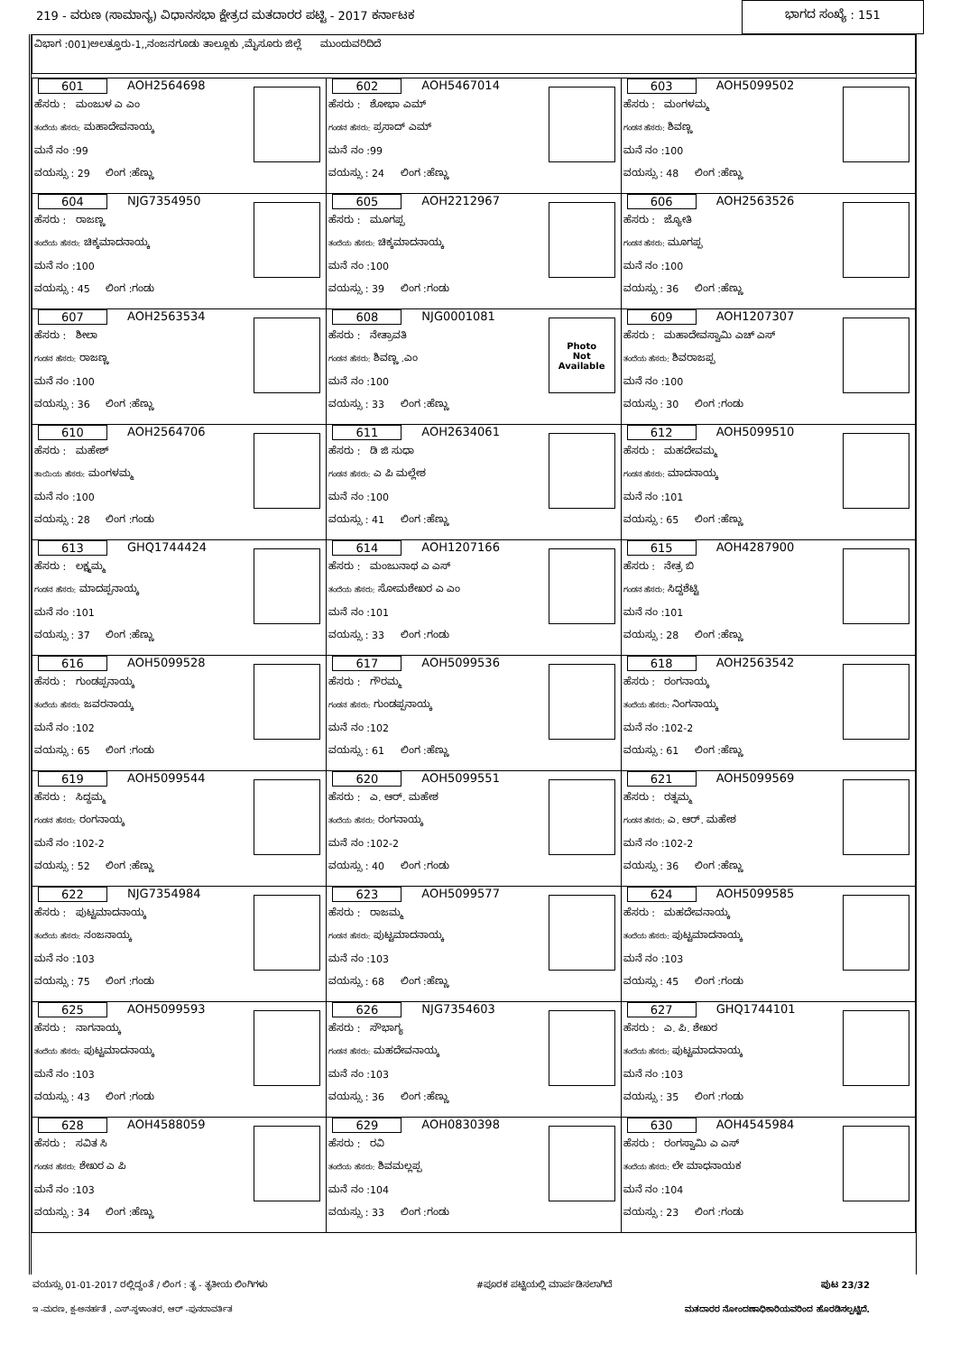219 - ವರುಣ (ಸಾಮಾನ್ಯ) ವಿಧಾನಸಭಾ ಕ್ಷೇತ್ರದ ಮತದಾರರ ಪಟ್ಟಿ - 2017 ಕರ್ನಾಟಕ ಭಾಗದ ಸಂಖ್ಯೆ : 151
ವಿಭಾಗ :001)ಅಲತ್ತೂರು-1,,ನಂಜನಗೂಡು ತಾಲ್ಲೂಕು ,ಮೈಸೂರು ಜಿಲ್ಲೆ ಮುಂದುವರಿದಿದೆ
| 601 AOH2564698 ಹೆಸರು : ಮಂಜುಳ ಎ ಎಂ ತಂದೆಯ ಹೆಸರು: ಮಹಾದೇವನಾಯ್ಕ ಮನೆ ನಂ :99 ವಯಸ್ಸು : 29 ಲಿಂಗ :ಹೆಣ್ಣು | 602 AOH5467014 ಹೆಸರು : ಶೋಭಾ ಎಮ್ ಗಂಡನ ಹೆಸರು: ಪ್ರಸಾದ್ ಎಮ್ ಮನೆ ನಂ :99 ವಯಸ್ಸು : 24 ಲಿಂಗ :ಹೆಣ್ಣು | 603 AOH5099502 ಹೆಸರು : ಮಂಗಳಮ್ಮ ಗಂಡನ ಹೆಸರು: ಶಿವಣ್ಣ ಮನೆ ನಂ :100 ವಯಸ್ಸು : 48 ಲಿಂಗ :ಹೆಣ್ಣು |
| 604 NJG7354950 ಹೆಸರು : ರಾಜಣ್ಣ ತಂದೆಯ ಹೆಸರು: ಚಿಕ್ಕಮಾದನಾಯ್ಕ ಮನೆ ನಂ :100 ವಯಸ್ಸು : 45 ಲಿಂಗ :ಗಂಡು | 605 AOH2212967 ಹೆಸರು : ಮೂಗಪ್ಪ ತಂದೆಯ ಹೆಸರು: ಚಿಕ್ಕಮಾದನಾಯ್ಕ ಮನೆ ನಂ :100 ವಯಸ್ಸು : 39 ಲಿಂಗ :ಗಂಡು | 606 AOH2563526 ಹೆಸರು : ಜ್ಯೋತಿ ಗಂಡನ ಹೆಸರು: ಮೂಗಪ್ಪ ಮನೆ ನಂ :100 ವಯಸ್ಸು : 36 ಲಿಂಗ :ಹೆಣ್ಣು |
| 607 AOH2563534 ಹೆಸರು : ಶೀಲಾ ಗಂಡನ ಹೆಸರು: ರಾಜಣ್ಣ ಮನೆ ನಂ :100 ವಯಸ್ಸು : 36 ಲಿಂಗ :ಹೆಣ್ಣು | 608 NJG0001081 ಹೆಸರು : ನೇತ್ರಾವತಿ ಗಂಡನ ಹೆಸರು: ಶಿವಣ್ಣ .ಎಂ ಮನೆ ನಂ :100 ವಯಸ್ಸು : 33 ಲಿಂಗ :ಹೆಣ್ಣು Photo Not Available | 609 AOH1207307 ಹೆಸರು : ಮಹಾದೇವಸ್ವಾಮಿ ಎಚ್ ಎಸ್ ತಂದೆಯ ಹೆಸರು: ಶಿವರಾಜಪ್ಪ ಮನೆ ನಂ :100 ವಯಸ್ಸು : 30 ಲಿಂಗ :ಗಂಡು |
| 610 AOH2564706 ಹೆಸರು : ಮಹೇಶ್ ತಾಯಿಯ ಹೆಸರು: ಮಂಗಳಮ್ಮ ಮನೆ ನಂ :100 ವಯಸ್ಸು : 28 ಲಿಂಗ :ಗಂಡು | 611 AOH2634061 ಹೆಸರು : ಡಿ ಜಿ ಸುಧಾ ಗಂಡನ ಹೆಸರು: ಎ ಪಿ ಮಲ್ಲೇಶ ಮನೆ ನಂ :100 ವಯಸ್ಸು : 41 ಲಿಂಗ :ಹೆಣ್ಣು | 612 AOH5099510 ಹೆಸರು : ಮಹದೇವಮ್ಮ ಗಂಡನ ಹೆಸರು: ಮಾದನಾಯ್ಕ ಮನೆ ನಂ :101 ವಯಸ್ಸು : 65 ಲಿಂಗ :ಹೆಣ್ಣು |
| 613 GHQ1744424 ಹೆಸರು : ಲಕ್ಷ್ಮಮ್ಮ ಗಂಡನ ಹೆಸರು: ಮಾದಪ್ಪನಾಯ್ಕ ಮನೆ ನಂ :101 ವಯಸ್ಸು : 37 ಲಿಂಗ :ಹೆಣ್ಣು | 614 AOH1207166 ಹೆಸರು : ಮಂಜುನಾಥ ಎ ಎಸ್ ತಂದೆಯ ಹೆಸರು: ಸೋಮಶೇಖರ ಎ ಎಂ ಮನೆ ನಂ :101 ವಯಸ್ಸು : 33 ಲಿಂಗ :ಗಂಡು | 615 AOH4287900 ಹೆಸರು : ನೇತ್ರ ಬಿ ಗಂಡನ ಹೆಸರು: ಸಿದ್ದಶೆಟ್ಟಿ ಮನೆ ನಂ :101 ವಯಸ್ಸು : 28 ಲಿಂಗ :ಹೆಣ್ಣು |
| 616 AOH5099528 ಹೆಸರು : ಗುಂಡಪ್ಪನಾಯ್ಕ ತಂದೆಯ ಹೆಸರು: ಜವರನಾಯ್ಕ ಮನೆ ನಂ :102 ವಯಸ್ಸು : 65 ಲಿಂಗ :ಗಂಡು | 617 AOH5099536 ಹೆಸರು : ಗೌರಮ್ಮ ಗಂಡನ ಹೆಸರು: ಗುಂಡಪ್ಪನಾಯ್ಕ ಮನೆ ನಂ :102 ವಯಸ್ಸು : 61 ಲಿಂಗ :ಹೆಣ್ಣು | 618 AOH2563542 ಹೆಸರು : ರಂಗನಾಯ್ಕ ತಂದೆಯ ಹೆಸರು: ನಿಂಗನಾಯ್ಕ ಮನೆ ನಂ :102-2 ವಯಸ್ಸು : 61 ಲಿಂಗ :ಹೆಣ್ಣು |
| 619 AOH5099544 ಹೆಸರು : ಸಿದ್ದಮ್ಮ ಗಂಡನ ಹೆಸರು: ರಂಗನಾಯ್ಕ ಮನೆ ನಂ :102-2 ವಯಸ್ಸು : 52 ಲಿಂಗ :ಹೆಣ್ಣು | 620 AOH5099551 ಹೆಸರು : ಎ. ಆರ್. ಮಹೇಶ ತಂದೆಯ ಹೆಸರು: ರಂಗನಾಯ್ಕ ಮನೆ ನಂ :102-2 ವಯಸ್ಸು : 40 ಲಿಂಗ :ಗಂಡು | 621 AOH5099569 ಹೆಸರು : ರತ್ನಮ್ಮ ಗಂಡನ ಹೆಸರು: ಎ. ಆರ್. ಮಹೇಶ ಮನೆ ನಂ :102-2 ವಯಸ್ಸು : 36 ಲಿಂಗ :ಹೆಣ್ಣು |
| 622 NJG7354984 ಹೆಸರು : ಪುಟ್ಟಮಾದನಾಯ್ಕ ತಂದೆಯ ಹೆಸರು: ನಂಜನಾಯ್ಕ ಮನೆ ನಂ :103 ವಯಸ್ಸು : 75 ಲಿಂಗ :ಗಂಡು | 623 AOH5099577 ಹೆಸರು : ರಾಜಮ್ಮ ಗಂಡನ ಹೆಸರು: ಪುಟ್ಟಮಾದನಾಯ್ಕ ಮನೆ ನಂ :103 ವಯಸ್ಸು : 68 ಲಿಂಗ :ಹೆಣ್ಣು | 624 AOH5099585 ಹೆಸರು : ಮಹದೇವನಾಯ್ಕ ತಂದೆಯ ಹೆಸರು: ಪುಟ್ಟಮಾದನಾಯ್ಕ ಮನೆ ನಂ :103 ವಯಸ್ಸು : 45 ಲಿಂಗ :ಗಂಡು |
| 625 AOH5099593 ಹೆಸರು : ನಾಗನಾಯ್ಕ ತಂದೆಯ ಹೆಸರು: ಪುಟ್ಟಮಾದನಾಯ್ಕ ಮನೆ ನಂ :103 ವಯಸ್ಸು : 43 ಲಿಂಗ :ಗಂಡು | 626 NJG7354603 ಹೆಸರು : ಸೌಭಾಗ್ಯ ಗಂಡನ ಹೆಸರು: ಮಹದೇವನಾಯ್ಕ ಮನೆ ನಂ :103 ವಯಸ್ಸು : 36 ಲಿಂಗ :ಹೆಣ್ಣು | 627 GHQ1744101 ಹೆಸರು : ಎ. ಪಿ. ಶೇಖರ ತಂದೆಯ ಹೆಸರು: ಪುಟ್ಟಮಾದನಾಯ್ಕ ಮನೆ ನಂ :103 ವಯಸ್ಸು : 35 ಲಿಂಗ :ಗಂಡು |
| 628 AOH4588059 ಹೆಸರು : ಸವಿತ ಸಿ ಗಂಡನ ಹೆಸರು: ಶೇಖರ ಎ ಪಿ ಮನೆ ನಂ :103 ವಯಸ್ಸು : 34 ಲಿಂಗ :ಹೆಣ್ಣು | 629 AOH0830398 ಹೆಸರು : ರವಿ ತಂದೆಯ ಹೆಸರು: ಶಿವಮಲ್ಲಪ್ಪ ಮನೆ ನಂ :104 ವಯಸ್ಸು : 33 ಲಿಂಗ :ಗಂಡು | 630 AOH4545984 ಹೆಸರು : ರಂಗಸ್ವಾಮಿ ಎ ಎಸ್ ತಂದೆಯ ಹೆಸರು: ಲೇ ಮಾಧನಾಯಕ ಮನೆ ನಂ :104 ವಯಸ್ಸು : 23 ಲಿಂಗ :ಗಂಡು |
ವಯಸ್ಸು 01-01-2017 ರಲ್ಲಿದ್ದಂತೆ / ಲಿಂಗ : ತೃ - ತೃತೀಯ ಲಿಂಗಿಗಳು #ಪೂರಕ ಪಟ್ಟಿಯಲ್ಲಿ ಮಾರ್ಪಡಿಸಲಾಗಿದೆ ಪುಟ 23/32
ಇ -ಮರಣ, ಕ್ಷ-ಅನರ್ಹತೆ , ಎಸ್-ಸ್ಥಳಾಂತರ, ಆರ್ -ಪುನರಾವರ್ತಿತ ಮತದಾರರ ನೋಂದಣಾಧಿಕಾರಿಯವರಿಂದ ಹೊರಡಿಸಲ್ಪಟ್ಟಿದೆ.